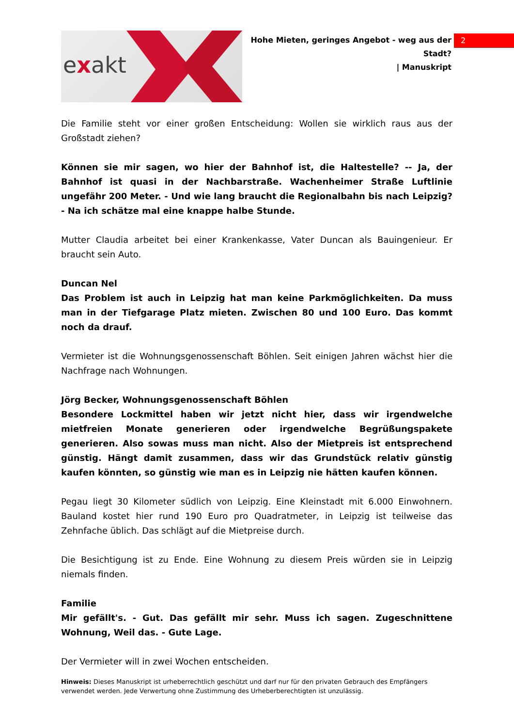exakt
Hohe Mieten, geringes Angebot - weg aus der Stadt?
| Manuskript
2
Die Familie steht vor einer großen Entscheidung: Wollen sie wirklich raus aus der Großstadt ziehen?
Können sie mir sagen, wo hier der Bahnhof ist, die Haltestelle? -- Ja, der Bahnhof ist quasi in der Nachbarstraße. Wachenheimer Straße Luftlinie ungefähr 200 Meter. - Und wie lang braucht die Regionalbahn bis nach Leipzig? - Na ich schätze mal eine knappe halbe Stunde.
Mutter Claudia arbeitet bei einer Krankenkasse, Vater Duncan als Bauingenieur. Er braucht sein Auto.
Duncan Nel
Das Problem ist auch in Leipzig hat man keine Parkmöglichkeiten. Da muss man in der Tiefgarage Platz mieten. Zwischen 80 und 100 Euro. Das kommt noch da drauf.
Vermieter ist die Wohnungsgenossenschaft Böhlen. Seit einigen Jahren wächst hier die Nachfrage nach Wohnungen.
Jörg Becker, Wohnungsgenossenschaft Böhlen
Besondere Lockmittel haben wir jetzt nicht hier, dass wir irgendwelche mietfreien Monate generieren oder irgendwelche Begrüßungspakete generieren. Also sowas muss man nicht. Also der Mietpreis ist entsprechend günstig. Hängt damit zusammen, dass wir das Grundstück relativ günstig kaufen könnten, so günstig wie man es in Leipzig nie hätten kaufen können.
Pegau liegt 30 Kilometer südlich von Leipzig. Eine Kleinstadt mit 6.000 Einwohnern. Bauland kostet hier rund 190 Euro pro Quadratmeter, in Leipzig ist teilweise das Zehnfache üblich. Das schlägt auf die Mietpreise durch.
Die Besichtigung ist zu Ende. Eine Wohnung zu diesem Preis würden sie in Leipzig niemals finden.
Familie
Mir gefällt's. - Gut. Das gefällt mir sehr. Muss ich sagen. Zugeschnittene Wohnung, Weil das. - Gute Lage.
Der Vermieter will in zwei Wochen entscheiden.
Hinweis: Dieses Manuskript ist urheberrechtlich geschützt und darf nur für den privaten Gebrauch des Empfängers verwendet werden. Jede Verwertung ohne Zustimmung des Urheberberechtigten ist unzulässig.